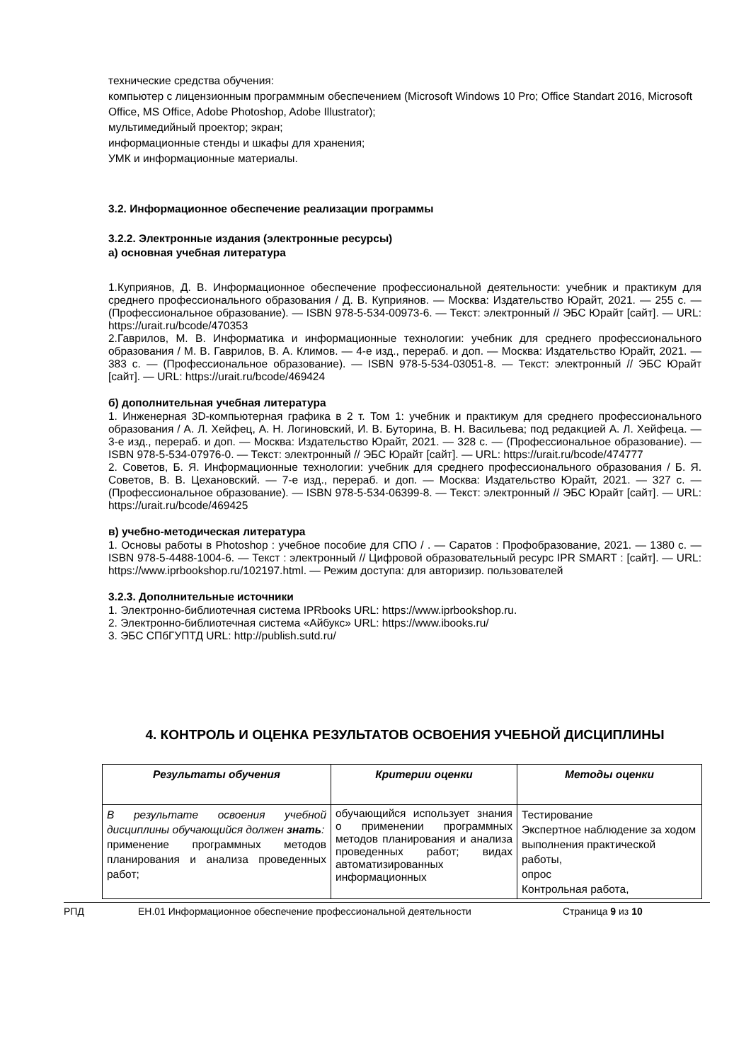технические средства обучения:
компьютер с лицензионным программным обеспечением (Microsoft Windows 10 Pro; Office Standart 2016, Microsoft Office, MS Office, Adobe Photoshop, Adobe Illustrator);
мультимедийный проектор; экран;
информационные стенды и шкафы для хранения;
УМК и информационные материалы.
3.2. Информационное обеспечение реализации программы
3.2.2. Электронные издания (электронные ресурсы)
а) основная учебная литература
1.Куприянов, Д. В. Информационное обеспечение профессиональной деятельности: учебник и практикум для среднего профессионального образования / Д. В. Куприянов. — Москва: Издательство Юрайт, 2021. — 255 с. — (Профессиональное образование). — ISBN 978-5-534-00973-6. — Текст: электронный // ЭБС Юрайт [сайт]. — URL: https://urait.ru/bcode/470353
2.Гаврилов, М. В. Информатика и информационные технологии: учебник для среднего профессионального образования / М. В. Гаврилов, В. А. Климов. — 4-е изд., перераб. и доп. — Москва: Издательство Юрайт, 2021. — 383 с. — (Профессиональное образование). — ISBN 978-5-534-03051-8. — Текст: электронный // ЭБС Юрайт [сайт]. — URL: https://urait.ru/bcode/469424
б) дополнительная учебная литература
1. Инженерная 3D-компьютерная графика в 2 т. Том 1: учебник и практикум для среднего профессионального образования / А. Л. Хейфец, А. Н. Логиновский, И. В. Буторина, В. Н. Васильева; под редакцией А. Л. Хейфеца. — 3-е изд., перераб. и доп. — Москва: Издательство Юрайт, 2021. — 328 с. — (Профессиональное образование). — ISBN 978-5-534-07976-0. — Текст: электронный // ЭБС Юрайт [сайт]. — URL: https://urait.ru/bcode/474777
2. Советов, Б. Я. Информационные технологии: учебник для среднего профессионального образования / Б. Я. Советов, В. В. Цехановский. — 7-е изд., перераб. и доп. — Москва: Издательство Юрайт, 2021. — 327 с. — (Профессиональное образование). — ISBN 978-5-534-06399-8. — Текст: электронный // ЭБС Юрайт [сайт]. — URL: https://urait.ru/bcode/469425
в) учебно-методическая литература
1. Основы работы в Photoshop : учебное пособие для СПО / . — Саратов : Профобразование, 2021. — 1380 с. — ISBN 978-5-4488-1004-6. — Текст : электронный // Цифровой образовательный ресурс IPR SMART : [сайт]. — URL: https://www.iprbookshop.ru/102197.html. — Режим доступа: для авторизир. пользователей
3.2.3. Дополнительные источники
1. Электронно-библиотечная система IPRbooks URL: https://www.iprbookshop.ru.
2. Электронно-библиотечная система «Айбукс» URL: https://www.ibooks.ru/
3. ЭБС СПбГУПТД URL: http://publish.sutd.ru/
4. КОНТРОЛЬ И ОЦЕНКА РЕЗУЛЬТАТОВ ОСВОЕНИЯ УЧЕБНОЙ ДИСЦИПЛИНЫ
| Результаты обучения | Критерии оценки | Методы оценки |
| --- | --- | --- |
| В результате освоения учебной дисциплины обучающийся должен знать : применение программных методов планирования и анализа проведенных работ; | обучающийся использует знания о применении программных методов планирования и анализа проведенных работ; видах автоматизированных информационных | Тестирование Экспертное наблюдение за ходом выполнения практической работы, опрос Контрольная работа, |
РПД ЕН.01 Информационное обеспечение профессиональной деятельности Страница 9 из 10